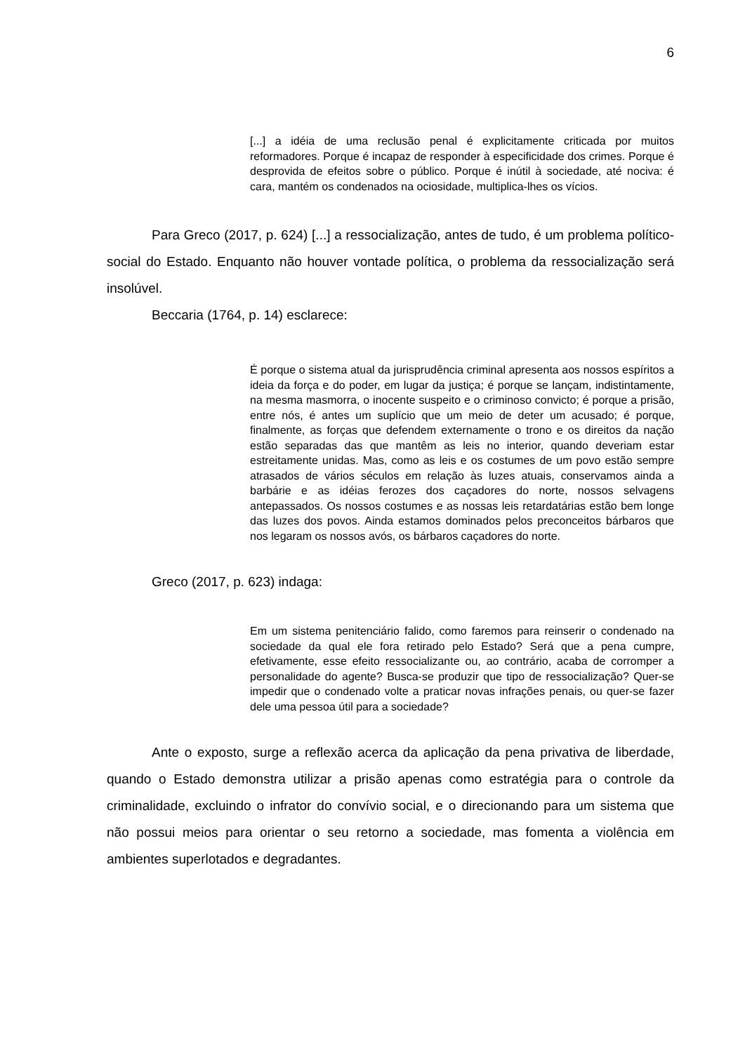6
[...] a idéia de uma reclusão penal é explicitamente criticada por muitos reformadores. Porque é incapaz de responder à especificidade dos crimes. Porque é desprovida de efeitos sobre o público. Porque é inútil à sociedade, até nociva: é cara, mantém os condenados na ociosidade, multiplica-lhes os vícios.
Para Greco (2017, p. 624) [...] a ressocialização, antes de tudo, é um problema político-social do Estado. Enquanto não houver vontade política, o problema da ressocialização será insolúvel.
Beccaria (1764, p. 14) esclarece:
É porque o sistema atual da jurisprudência criminal apresenta aos nossos espíritos a ideia da força e do poder, em lugar da justiça; é porque se lançam, indistintamente, na mesma masmorra, o inocente suspeito e o criminoso convicto; é porque a prisão, entre nós, é antes um suplício que um meio de deter um acusado; é porque, finalmente, as forças que defendem externamente o trono e os direitos da nação estão separadas das que mantêm as leis no interior, quando deveriam estar estreitamente unidas. Mas, como as leis e os costumes de um povo estão sempre atrasados de vários séculos em relação às luzes atuais, conservamos ainda a barbárie e as idéias ferozes dos caçadores do norte, nossos selvagens antepassados. Os nossos costumes e as nossas leis retardatárias estão bem longe das luzes dos povos. Ainda estamos dominados pelos preconceitos bárbaros que nos legaram os nossos avós, os bárbaros caçadores do norte.
Greco (2017, p. 623) indaga:
Em um sistema penitenciário falido, como faremos para reinserir o condenado na sociedade da qual ele fora retirado pelo Estado? Será que a pena cumpre, efetivamente, esse efeito ressocializante ou, ao contrário, acaba de corromper a personalidade do agente? Busca-se produzir que tipo de ressocialização? Quer-se impedir que o condenado volte a praticar novas infrações penais, ou quer-se fazer dele uma pessoa útil para a sociedade?
Ante o exposto, surge a reflexão acerca da aplicação da pena privativa de liberdade, quando o Estado demonstra utilizar a prisão apenas como estratégia para o controle da criminalidade, excluindo o infrator do convívio social, e o direcionando para um sistema que não possui meios para orientar o seu retorno a sociedade, mas fomenta a violência em ambientes superlotados e degradantes.